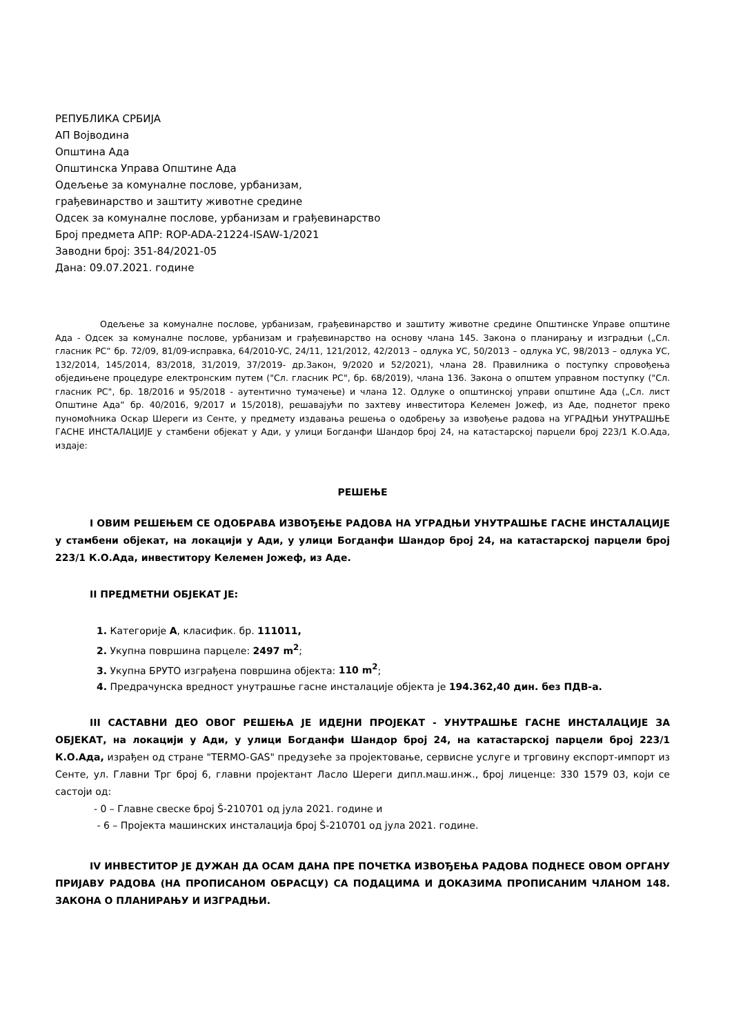РЕПУБЛИКА СРБИЈА
АП Војводина
Општина Ада
Општинска Управа Општине Ада
Одељење за комуналне послове, урбанизам,
грађевинарство и заштиту животне средине
Одсек за комуналне послове, урбанизам и грађевинарство
Број предмета АПР: ROP-ADA-21224-ISAW-1/2021
Заводни број: 351-84/2021-05
Дана: 09.07.2021. године
Одељење за комуналне послове, урбанизам, грађевинарство и заштиту животне средине Општинске Управе општине Ада - Одсек за комуналне послове, урбанизам и грађевинарство на основу члана 145. Закона о планирању и изградњи („Сл. гласник РС“ бр. 72/09, 81/09-исправка, 64/2010-УС, 24/11, 121/2012, 42/2013 – одлука УС, 50/2013 – одлука УС, 98/2013 – одлука УС, 132/2014, 145/2014, 83/2018, 31/2019, 37/2019- др.Закон, 9/2020 и 52/2021), члана 28. Правилника о поступку спровођења обједињене процедуре електронским путем ("Сл. гласник РС", бр. 68/2019), члана 136. Закона о општем управном поступку ("Сл. гласник РС", бр. 18/2016 и 95/2018 - аутентично тумачење) и члана 12. Одлуке о општинској управи општине Ада („Сл. лист Општине Ада“ бр. 40/2016, 9/2017 и 15/2018), решавајући по захтеву инвеститора Келемен Јожеф, из Аде, поднетог преко пуномоћника Оскар Шереги из Сенте, у предмету издавања решења о одобрењу за извођење радова на УГРАДЊИ УНУТРАШЊЕ ГАСНЕ ИНСТАЛАЦИЈЕ у стамбени објекат у Ади, у улици Богданфи Шандор број 24, на катастарској парцели број 223/1 К.О.Ада, издаје:
РЕШЕЊЕ
I ОВИМ РЕШЕЊЕМ СЕ ОДОБРАВА ИЗВОЂЕЊЕ РАДОВА НА УГРАДЊИ УНУТРАШЊЕ ГАСНЕ ИНСТАЛАЦИЈЕ у стамбени објекат, на локацији у Ади, у улици Богданфи Шандор број 24, на катастарској парцели број 223/1 К.О.Ада, инвеститору Келемен Јожеф, из Аде.
II ПРЕДМЕТНИ ОБЈЕКАТ ЈЕ:
1. Категорије А, класифик. бр. 111011,
2. Укупна површина парцеле: 2497 m<sup>2</sup>;
3. Укупна БРУТО изграђена површина објекта: 110 m<sup>2</sup>;
4. Предрачунска вредност унутрашње гасне инсталације објекта је 194.362,40 дин. без ПДВ-а.
III САСТАВНИ ДЕО ОВОГ РЕШЕЊА ЈЕ ИДЕЈНИ ПРОЈЕКАТ - УНУТРАШЊЕ ГАСНЕ ИНСТАЛАЦИЈЕ ЗА ОБЈЕКАТ, на локацији у Ади, у улици Богданфи Шандор број 24, на катастарској парцели број 223/1 К.О.Ада, израђен од стране "TERMO-GAS" предузеће за пројектовање, сервисне услуге и трговину експорт-импорт из Сенте, ул. Главни Трг број 6, главни пројектант Ласло Шереги дипл.маш.инж., број лиценце: 330 1579 03, који се састоји од:
- 0 – Главне свеске број Š-210701 од јула 2021. године и
- 6 – Пројекта машинских инсталација број Š-210701 од јула 2021. године.
IV ИНВЕСТИТОР ЈЕ ДУЖАН ДА ОСАМ ДАНА ПРЕ ПОЧЕТКА ИЗВОЂЕЊА РАДОВА ПОДНЕСЕ ОВОМ ОРГАНУ ПРИЈАВУ РАДОВА (НА ПРОПИСАНОМ ОБРАСЦУ) СА ПОДАЦИМА И ДОКАЗИМА ПРОПИСАНИМ ЧЛАНОМ 148. ЗАКОНА О ПЛАНИРАЊУ И ИЗГРАДЊИ.